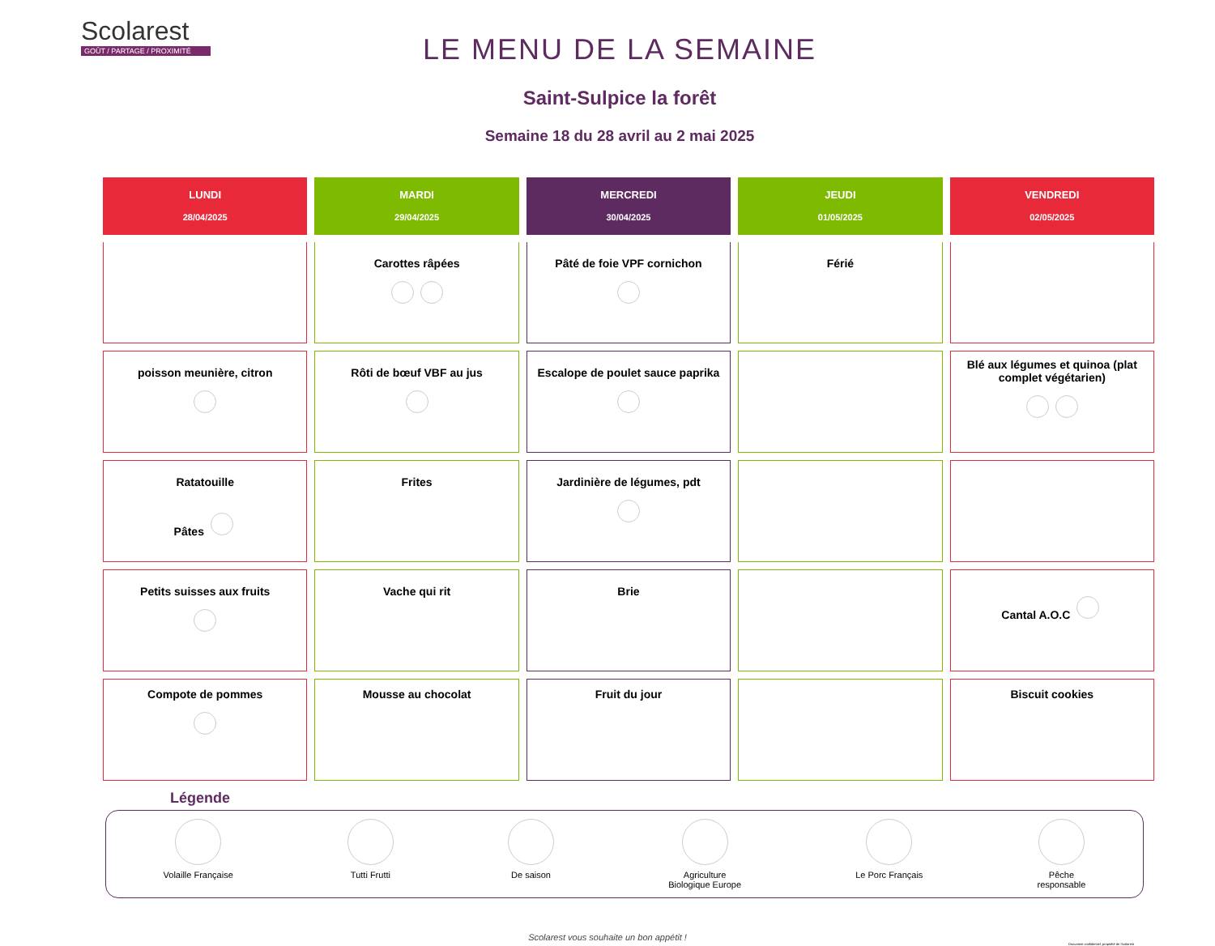Scolarest
GOÛT / PARTAGE / PROXIMITÉ
LE MENU DE LA SEMAINE
Saint-Sulpice la forêt
Semaine 18 du 28 avril au 2 mai 2025
| LUNDI 28/04/2025 | MARDI 29/04/2025 | MERCREDI 30/04/2025 | JEUDI 01/05/2025 | VENDREDI 02/05/2025 |
| --- | --- | --- | --- | --- |
| | Carottes râpées | Pâté de foie VPF cornichon | Férié | |
| poisson meunière, citron | Rôti de bœuf VBF au jus | Escalope de poulet sauce paprika | | Blé aux légumes et quinoa (plat complet végétarien) |
| Ratatouille Pâtes | Frites | Jardinière de légumes, pdt | | |
| Petits suisses aux fruits | Vache qui rit | Brie | | Cantal A.O.C |
| Compote de pommes | Mousse au chocolat | Fruit du jour | | Biscuit cookies |
Légende
Volaille Française Tutti Frutti De saison Agriculture
Biologique Europe
Le Porc Français Pêche
responsable
Scolarest vous souhaite un bon appétit !
Document confidentiel, propriété de Scolarest